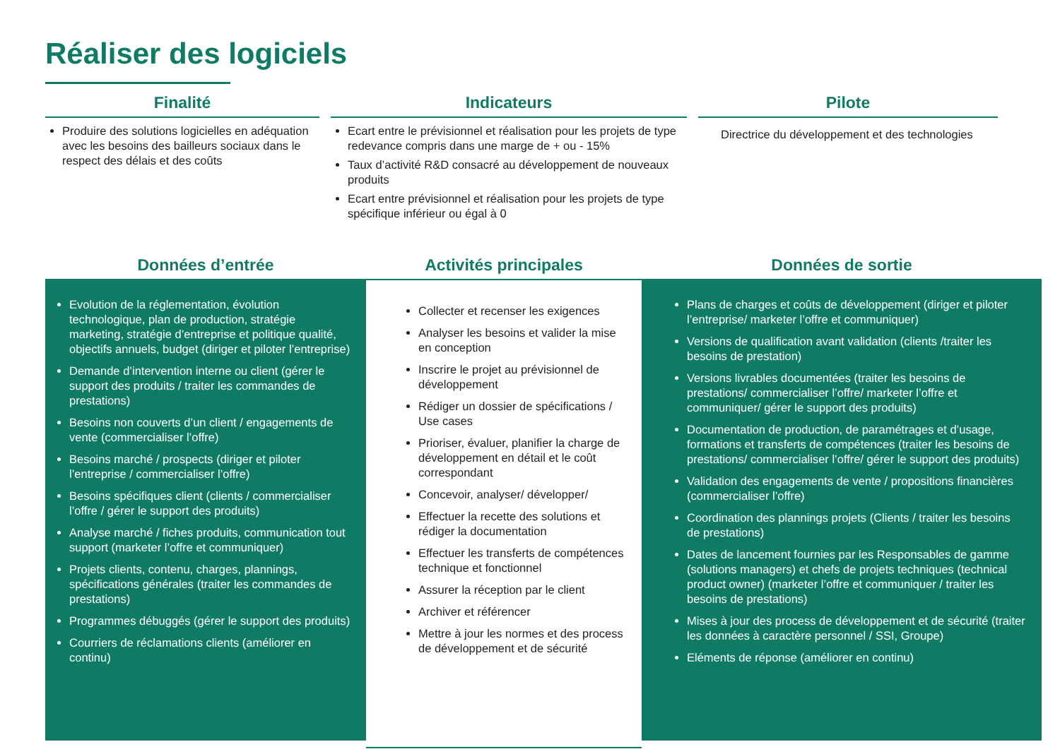Réaliser des logiciels
Finalité
Produire des solutions logicielles en adéquation avec les besoins des bailleurs sociaux dans le respect des délais et des coûts
Indicateurs
Ecart entre le prévisionnel et réalisation pour les projets de type redevance compris dans une marge de + ou - 15%
Taux d’activité R&D consacré au développement de nouveaux produits
Ecart entre prévisionnel et réalisation pour les projets de type spécifique inférieur ou égal à 0
Pilote
Directrice du développement et des technologies
Données d’entrée
Evolution de la réglementation, évolution technologique, plan de production, stratégie marketing, stratégie d’entreprise et politique qualité, objectifs annuels, budget (diriger et piloter l’entreprise)
Demande d’intervention interne ou client (gérer le support des produits / traiter les commandes de prestations)
Besoins non couverts d’un client / engagements de vente (commercialiser l’offre)
Besoins marché / prospects (diriger et piloter l’entreprise / commercialiser l’offre)
Besoins spécifiques client (clients / commercialiser l’offre / gérer le support des produits)
Analyse marché / fiches produits, communication tout support (marketer l’offre et communiquer)
Projets clients, contenu, charges, plannings, spécifications générales (traiter les commandes de prestations)
Programmes débuggés (gérer le support des produits)
Courriers de réclamations clients (améliorer en continu)
Activités principales
Collecter et recenser les exigences
Analyser les besoins et valider la mise en conception
Inscrire le projet au prévisionnel de développement
Rédiger un dossier de spécifications / Use cases
Prioriser, évaluer, planifier la charge de développement en détail et le coût correspondant
Concevoir, analyser/ développer/
Effectuer la recette des solutions et rédiger la documentation
Effectuer les transferts de compétences technique et fonctionnel
Assurer la réception par le client
Archiver et référencer
Mettre à jour les normes et des process de développement et de sécurité
Données de sortie
Plans de charges et coûts de développement (diriger et piloter l’entreprise/ marketer l’offre et communiquer)
Versions de qualification avant validation (clients /traiter les besoins de prestation)
Versions livrables documentées (traiter les besoins de prestations/ commercialiser l’offre/ marketer l’offre et communiquer/ gérer le support des produits)
Documentation de production, de paramétrages et d’usage, formations et transferts de compétences (traiter les besoins de prestations/ commercialiser l’offre/ gérer le support des produits)
Validation des engagements de vente / propositions financières (commercialiser l’offre)
Coordination des plannings projets (Clients / traiter les besoins de prestations)
Dates de lancement fournies par les Responsables de gamme (solutions managers) et chefs de projets techniques (technical product owner) (marketer l’offre et communiquer / traiter les besoins de prestations)
Mises à jour des process de développement et de sécurité (traiter les données à caractère personnel / SSI, Groupe)
Eléments de réponse (améliorer en continu)